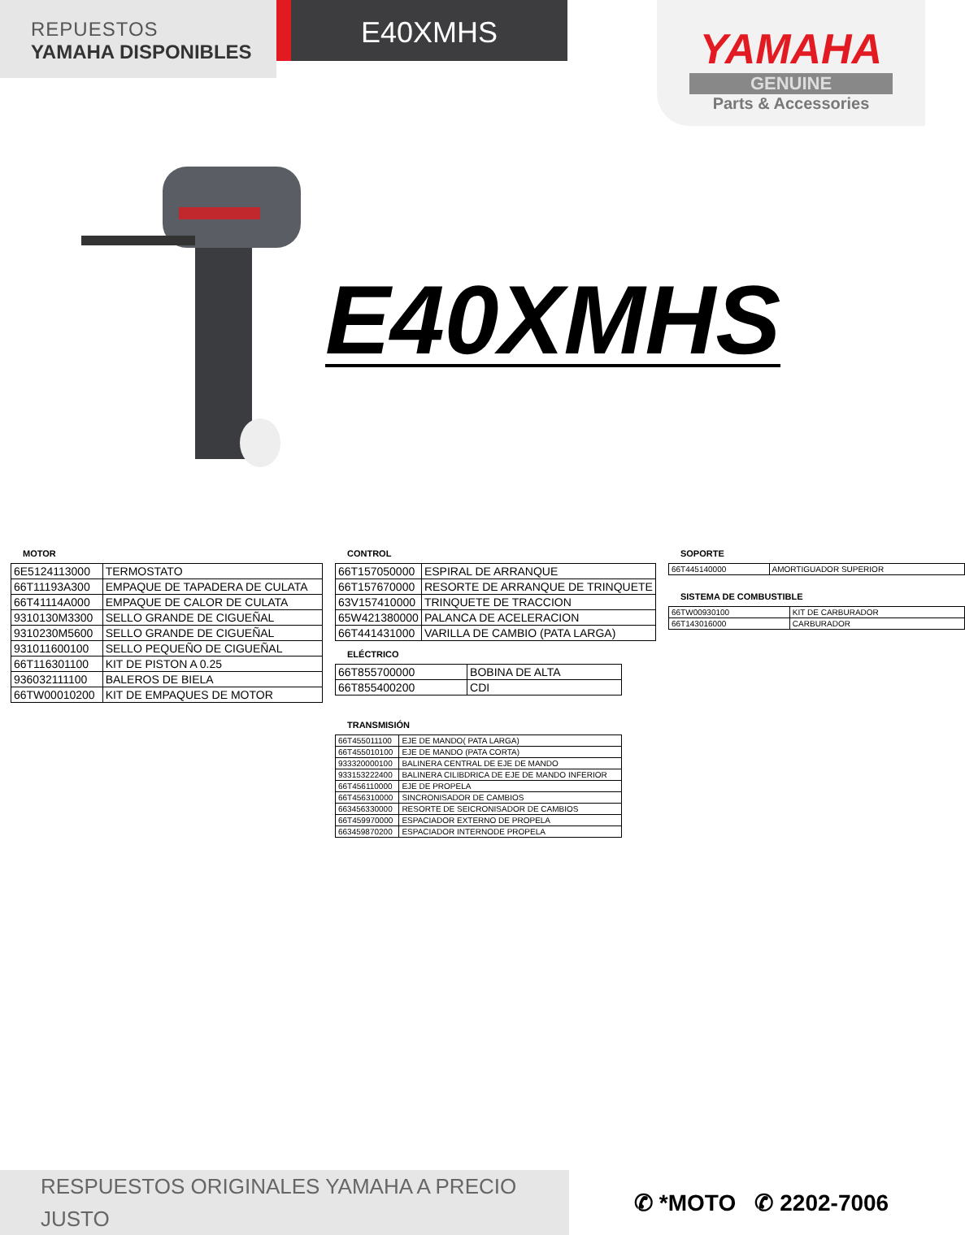REPUESTOS
YAMAHA DISPONIBLES
E40XMHS
YAMAHA
GENUINE
Parts & Accessories
E40XMHS
MOTOR
| 6E5124113000 | TERMOSTATO |
| 66T11193A300 | EMPAQUE DE TAPADERA DE CULATA |
| 66T41114A000 | EMPAQUE DE CALOR DE CULATA |
| 9310130M3300 | SELLO GRANDE DE CIGUEÑAL |
| 9310230M5600 | SELLO GRANDE DE CIGUEÑAL |
| 931011600100 | SELLO PEQUEÑO DE CIGUEÑAL |
| 66T116301100 | KIT DE PISTON A 0.25 |
| 936032111100 | BALEROS DE BIELA |
| 66TW00010200 | KIT DE EMPAQUES DE MOTOR |
CONTROL
| 66T157050000 | ESPIRAL DE ARRANQUE |
| 66T157670000 | RESORTE DE ARRANQUE DE TRINQUETE |
| 63V157410000 | TRINQUETE DE TRACCION |
| 65W421380000 | PALANCA DE ACELERACION |
| 66T441431000 | VARILLA DE CAMBIO (PATA LARGA) |
ELÉCTRICO
| 66T855700000 | BOBINA DE ALTA |
| 66T855400200 | CDI |
TRANSMISIÓN
| 66T455011100 | EJE DE MANDO( PATA LARGA) |
| 66T455010100 | EJE DE MANDO (PATA CORTA) |
| 933320000100 | BALINERA CENTRAL DE EJE DE MANDO |
| 933153222400 | BALINERA CILIBDRICA DE EJE DE MANDO INFERIOR |
| 66T456110000 | EJE DE PROPELA |
| 66T456310000 | SINCRONISADOR DE CAMBIOS |
| 663456330000 | RESORTE DE SEICRONISADOR DE CAMBIOS |
| 66T459970000 | ESPACIADOR EXTERNO DE PROPELA |
| 663459870200 | ESPACIADOR INTERNODE PROPELA |
SOPORTE
| 66T445140000 | AMORTIGUADOR SUPERIOR |
SISTEMA DE COMBUSTIBLE
| 66TW00930100 | KIT DE CARBURADOR |
| 66T143016000 | CARBURADOR |
RESPUESTOS ORIGINALES YAMAHA A PRECIO JUSTO
✆ *MOTO ✆ 2202-7006